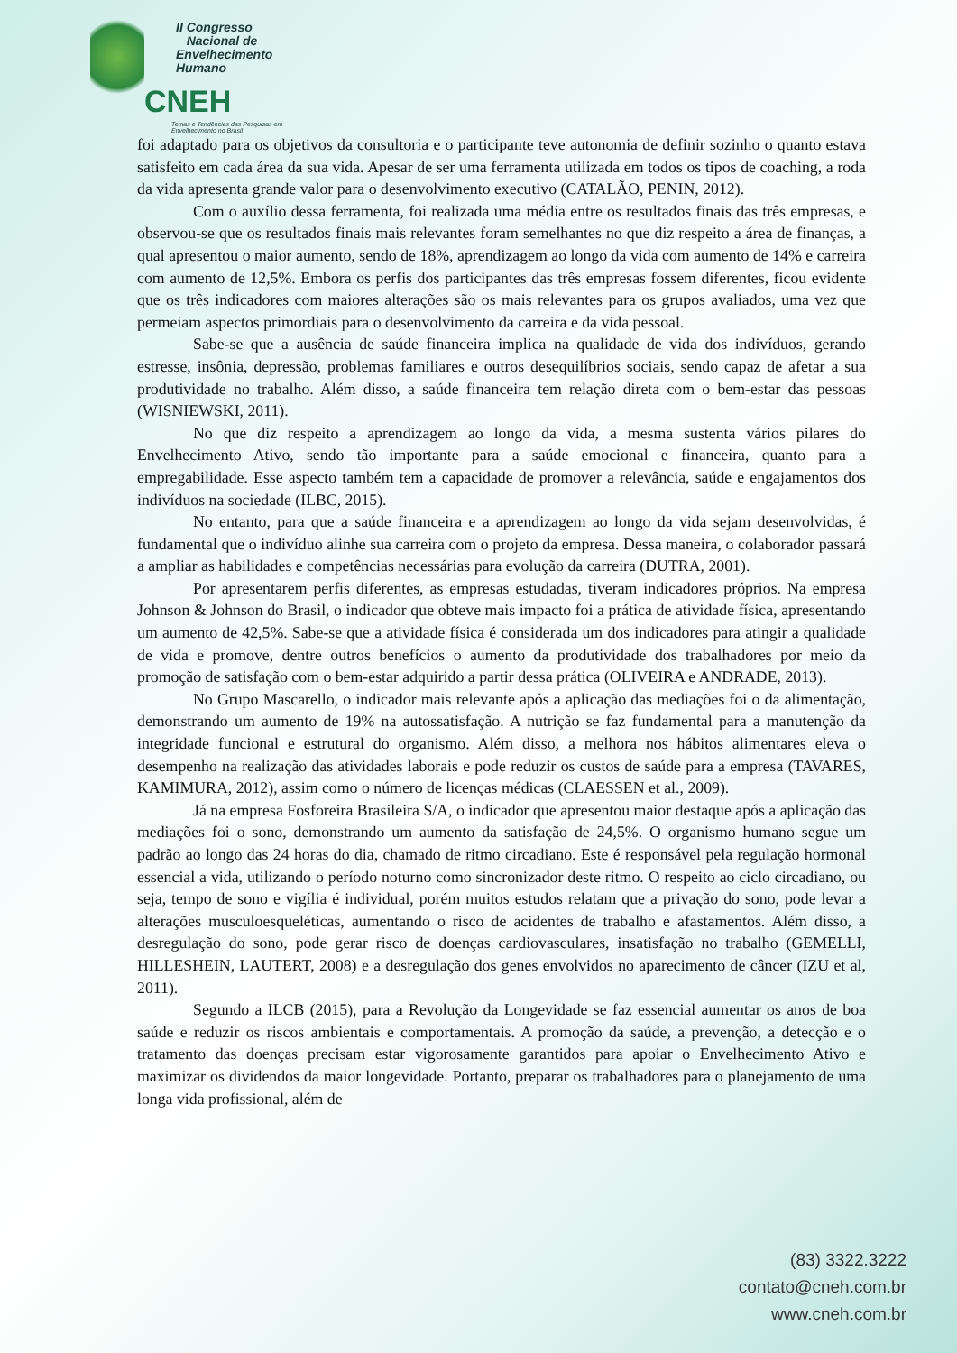II Congresso
Nacional de
Envelhecimento
Humano
CNEH
Temas e Tendências das Pesquisas em Envelhecimento no Brasil
foi adaptado para os objetivos da consultoria e o participante teve autonomia de definir sozinho o quanto estava satisfeito em cada área da sua vida. Apesar de ser uma ferramenta utilizada em todos os tipos de coaching, a roda da vida apresenta grande valor para o desenvolvimento executivo (CATALÃO, PENIN, 2012).
Com o auxílio dessa ferramenta, foi realizada uma média entre os resultados finais das três empresas, e observou-se que os resultados finais mais relevantes foram semelhantes no que diz respeito a área de finanças, a qual apresentou o maior aumento, sendo de 18%, aprendizagem ao longo da vida com aumento de 14% e carreira com aumento de 12,5%. Embora os perfis dos participantes das três empresas fossem diferentes, ficou evidente que os três indicadores com maiores alterações são os mais relevantes para os grupos avaliados, uma vez que permeiam aspectos primordiais para o desenvolvimento da carreira e da vida pessoal.
Sabe-se que a ausência de saúde financeira implica na qualidade de vida dos indivíduos, gerando estresse, insônia, depressão, problemas familiares e outros desequilíbrios sociais, sendo capaz de afetar a sua produtividade no trabalho. Além disso, a saúde financeira tem relação direta com o bem-estar das pessoas (WISNIEWSKI, 2011).
No que diz respeito a aprendizagem ao longo da vida, a mesma sustenta vários pilares do Envelhecimento Ativo, sendo tão importante para a saúde emocional e financeira, quanto para a empregabilidade. Esse aspecto também tem a capacidade de promover a relevância, saúde e engajamentos dos indivíduos na sociedade (ILBC, 2015).
No entanto, para que a saúde financeira e a aprendizagem ao longo da vida sejam desenvolvidas, é fundamental que o indivíduo alinhe sua carreira com o projeto da empresa. Dessa maneira, o colaborador passará a ampliar as habilidades e competências necessárias para evolução da carreira (DUTRA, 2001).
Por apresentarem perfis diferentes, as empresas estudadas, tiveram indicadores próprios. Na empresa Johnson & Johnson do Brasil, o indicador que obteve mais impacto foi a prática de atividade física, apresentando um aumento de 42,5%. Sabe-se que a atividade física é considerada um dos indicadores para atingir a qualidade de vida e promove, dentre outros benefícios o aumento da produtividade dos trabalhadores por meio da promoção de satisfação com o bem-estar adquirido a partir dessa prática (OLIVEIRA e ANDRADE, 2013).
No Grupo Mascarello, o indicador mais relevante após a aplicação das mediações foi o da alimentação, demonstrando um aumento de 19% na autossatisfação. A nutrição se faz fundamental para a manutenção da integridade funcional e estrutural do organismo. Além disso, a melhora nos hábitos alimentares eleva o desempenho na realização das atividades laborais e pode reduzir os custos de saúde para a empresa (TAVARES, KAMIMURA, 2012), assim como o número de licenças médicas (CLAESSEN et al., 2009).
Já na empresa Fosforeira Brasileira S/A, o indicador que apresentou maior destaque após a aplicação das mediações foi o sono, demonstrando um aumento da satisfação de 24,5%. O organismo humano segue um padrão ao longo das 24 horas do dia, chamado de ritmo circadiano. Este é responsável pela regulação hormonal essencial a vida, utilizando o período noturno como sincronizador deste ritmo. O respeito ao ciclo circadiano, ou seja, tempo de sono e vigília é individual, porém muitos estudos relatam que a privação do sono, pode levar a alterações musculoesqueléticas, aumentando o risco de acidentes de trabalho e afastamentos. Além disso, a desregulação do sono, pode gerar risco de doenças cardiovasculares, insatisfação no trabalho (GEMELLI, HILLESHEIN, LAUTERT, 2008) e a desregulação dos genes envolvidos no aparecimento de câncer (IZU et al, 2011).
Segundo a ILCB (2015), para a Revolução da Longevidade se faz essencial aumentar os anos de boa saúde e reduzir os riscos ambientais e comportamentais. A promoção da saúde, a prevenção, a detecção e o tratamento das doenças precisam estar vigorosamente garantidos para apoiar o Envelhecimento Ativo e maximizar os dividendos da maior longevidade. Portanto, preparar os trabalhadores para o planejamento de uma longa vida profissional, além de
(83) 3322.3222
contato@cneh.com.br
www.cneh.com.br